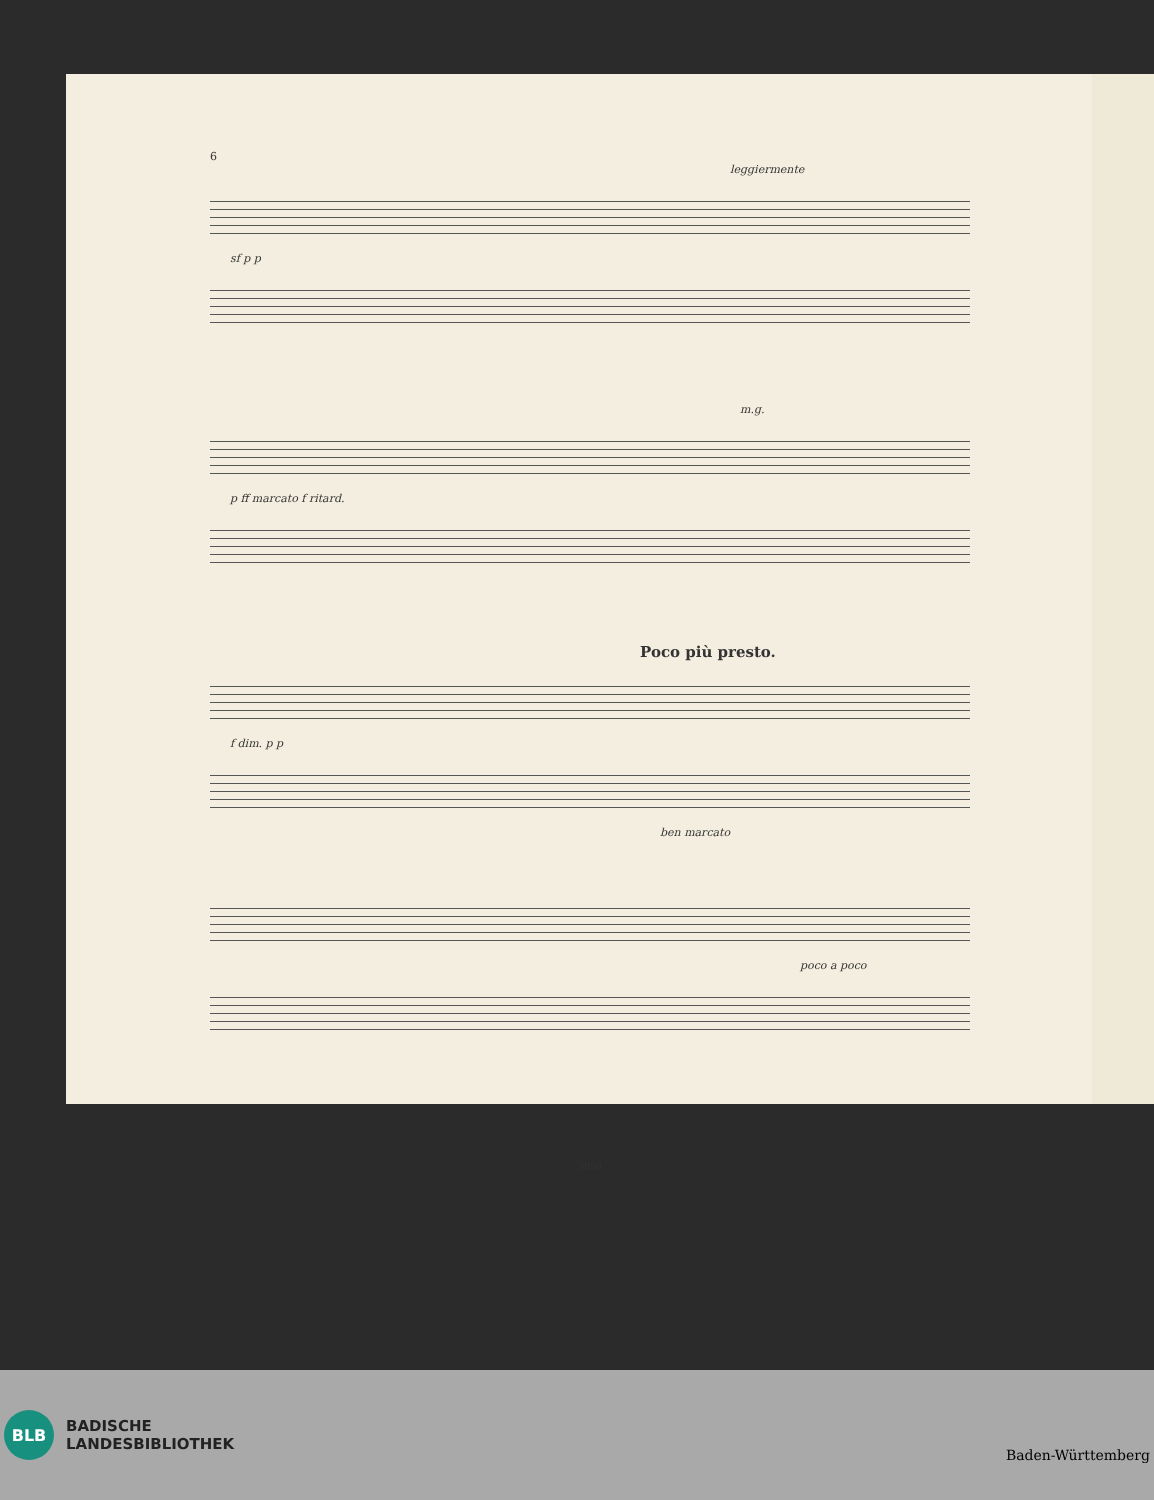6
leggiermente
sf p p
m.g.
p ff marcato f ritard.
Poco più presto.
f dim. p p
ben marcato
poco a poco
3050
BLB
BADISCHE
LANDESBIBLIOTHEK
Baden-Württemberg